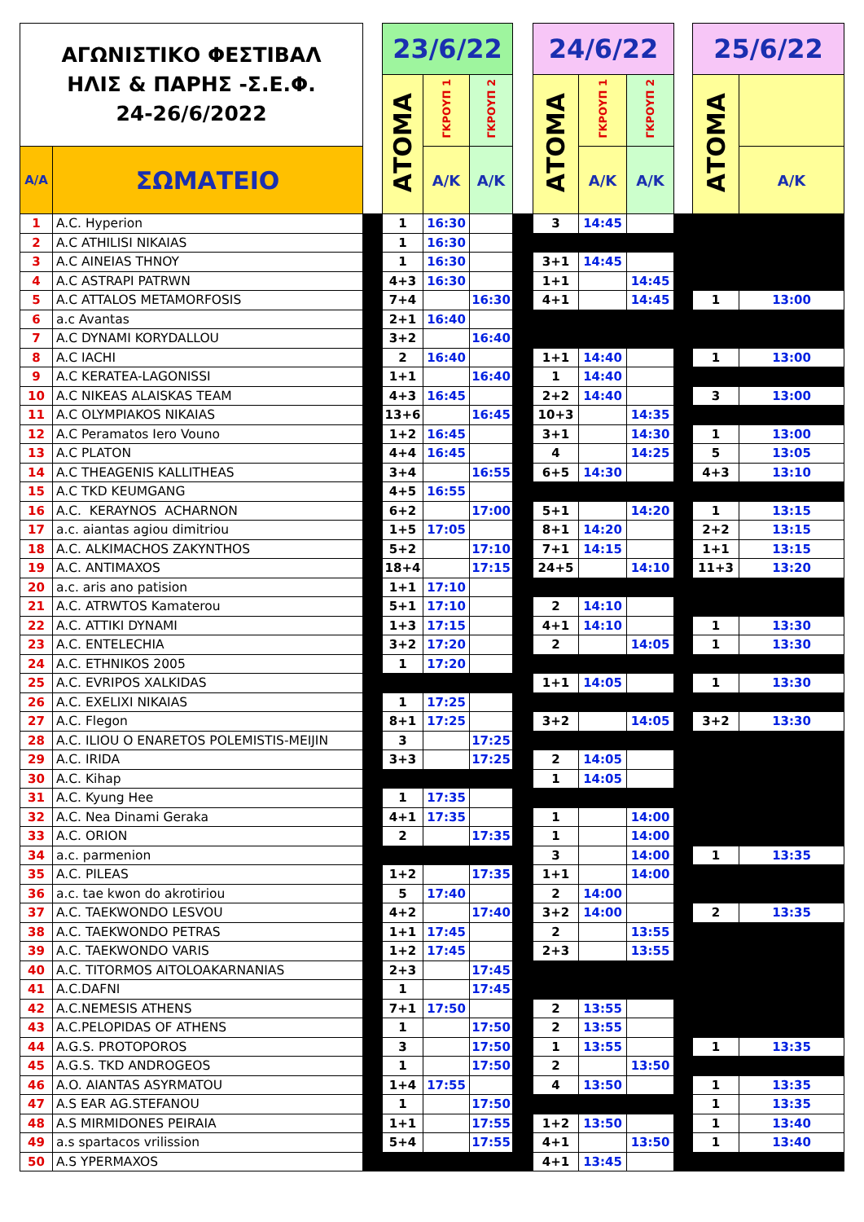| ΑΓΩΝΙΣΤΙΚΟ ΦΕΣΤΙΒΑΛ ΗΛΙΣ & ΠΑΡΗΣ -Σ.Ε.Φ. 24-26/6/2022 | | | 23/6/22 | | | | 24/6/22 | | | | 25/6/22 | |
| --- | --- | --- | --- | --- | --- | --- | --- | --- | --- | --- | --- | --- |
| | | | ΑΤΟΜΑ | ΓΚΡΟΥΠ 1 | ΓΚΡΟΥΠ 2 | | ΑΤΟΜΑ | ΓΚΡΟΥΠ 1 | ΓΚΡΟΥΠ 2 | | ΑΤΟΜΑ | |
| Α/Α | ΣΩΜΑΤΕΙΟ | | | Α/Κ | Α/Κ | | | Α/Κ | Α/Κ | | | Α/Κ |
| 1 | A.C. Hyperion | | 1 | 16:30 | | | 3 | 14:45 | | | | |
| 2 | A.C ATHILISI NIKAIAS | | 1 | 16:30 | | | | | | | | |
| 3 | A.C AINEIAS THNOY | | 1 | 16:30 | | | 3+1 | 14:45 | | | | |
| 4 | A.C ASTRAPI PATRWN | | 4+3 | 16:30 | | | 1+1 | | 14:45 | | | |
| 5 | A.C ATTALOS METAMORFOSIS | | 7+4 | | 16:30 | | 4+1 | | 14:45 | | 1 | 13:00 |
| 6 | a.c Avantas | | 2+1 | 16:40 | | | | | | | | |
| 7 | A.C DYNAMI KORYDALLOU | | 3+2 | | 16:40 | | | | | | | |
| 8 | A.C IACHI | | 2 | 16:40 | | | 1+1 | 14:40 | | | 1 | 13:00 |
| 9 | A.C KERATEA-LAGONISSI | | 1+1 | | 16:40 | | 1 | 14:40 | | | | |
| 10 | A.C NIKEAS ALAISKAS TEAM | | 4+3 | 16:45 | | | 2+2 | 14:40 | | | 3 | 13:00 |
| 11 | A.C OLYMPIAKOS NIKAIAS | | 13+6 | | 16:45 | | 10+3 | | 14:35 | | | |
| 12 | A.C Peramatos Iero Vouno | | 1+2 | 16:45 | | | 3+1 | | 14:30 | | 1 | 13:00 |
| 13 | A.C PLATON | | 4+4 | 16:45 | | | 4 | | 14:25 | | 5 | 13:05 |
| 14 | A.C THEAGENIS KALLITHEAS | | 3+4 | | 16:55 | | 6+5 | 14:30 | | | 4+3 | 13:10 |
| 15 | A.C TKD KEUMGANG | | 4+5 | 16:55 | | | | | | | | |
| 16 | A.C. KERAYNOS ACHARNON | | 6+2 | | 17:00 | | 5+1 | | 14:20 | | 1 | 13:15 |
| 17 | a.c. aiantas agiou dimitriou | | 1+5 | 17:05 | | | 8+1 | 14:20 | | | 2+2 | 13:15 |
| 18 | A.C. ALKIMACHOS ZAKYNTHOS | | 5+2 | | 17:10 | | 7+1 | 14:15 | | | 1+1 | 13:15 |
| 19 | A.C. ANTIMAXOS | | 18+4 | | 17:15 | | 24+5 | | 14:10 | | 11+3 | 13:20 |
| 20 | a.c. aris ano patision | | 1+1 | 17:10 | | | | | | | | |
| 21 | A.C. ATRWTOS Kamaterou | | 5+1 | 17:10 | | | 2 | 14:10 | | | | |
| 22 | A.C. ATTIKI DYNAMI | | 1+3 | 17:15 | | | 4+1 | 14:10 | | | 1 | 13:30 |
| 23 | A.C. ENTELECHIA | | 3+2 | 17:20 | | | 2 | | 14:05 | | 1 | 13:30 |
| 24 | A.C. ETHNIKOS 2005 | | 1 | 17:20 | | | | | | | | |
| 25 | A.C. EVRIPOS XALKIDAS | | | | | | 1+1 | 14:05 | | | 1 | 13:30 |
| 26 | A.C. EXELIXI NIKAIAS | | 1 | 17:25 | | | | | | | | |
| 27 | A.C. Flegon | | 8+1 | 17:25 | | | 3+2 | | 14:05 | | 3+2 | 13:30 |
| 28 | A.C. ILIOU O ENARETOS POLEMISTIS-MEIJIN | | 3 | | 17:25 | | | | | | | |
| 29 | A.C. IRIDA | | 3+3 | | 17:25 | | 2 | 14:05 | | | | |
| 30 | A.C. Kihap | | | | | | 1 | 14:05 | | | | |
| 31 | A.C. Kyung Hee | | 1 | 17:35 | | | | | | | | |
| 32 | A.C. Nea Dinami Geraka | | 4+1 | 17:35 | | | 1 | | 14:00 | | | |
| 33 | A.C. ORION | | 2 | | 17:35 | | 1 | | 14:00 | | | |
| 34 | a.c. parmenion | | | | | | 3 | | 14:00 | | 1 | 13:35 |
| 35 | A.C. PILEAS | | 1+2 | | 17:35 | | 1+1 | | 14:00 | | | |
| 36 | a.c. tae kwon do akrotiriou | | 5 | 17:40 | | | 2 | 14:00 | | | | |
| 37 | A.C. TAEKWONDO LESVOU | | 4+2 | | 17:40 | | 3+2 | 14:00 | | | 2 | 13:35 |
| 38 | A.C. TAEKWONDO PETRAS | | 1+1 | 17:45 | | | 2 | | 13:55 | | | |
| 39 | A.C. TAEKWONDO VARIS | | 1+2 | 17:45 | | | 2+3 | | 13:55 | | | |
| 40 | A.C. TITORMOS AITOLOAKARNANIAS | | 2+3 | | 17:45 | | | | | | | |
| 41 | A.C.DAFNI | | 1 | | 17:45 | | | | | | | |
| 42 | A.C.NEMESIS ATHENS | | 7+1 | 17:50 | | | 2 | 13:55 | | | | |
| 43 | A.C.PELOPIDAS OF ATHENS | | 1 | | 17:50 | | 2 | 13:55 | | | | |
| 44 | A.G.S. PROTOPOROS | | 3 | | 17:50 | | 1 | 13:55 | | | 1 | 13:35 |
| 45 | A.G.S. TKD ANDROGEOS | | 1 | | 17:50 | | 2 | | 13:50 | | | |
| 46 | A.O. AIANTAS ASYRMATOU | | 1+4 | 17:55 | | | 4 | 13:50 | | | 1 | 13:35 |
| 47 | A.S EAR AG.STEFANOU | | 1 | | 17:50 | | | | | | 1 | 13:35 |
| 48 | A.S MIRMIDONES PEIRAIA | | 1+1 | | 17:55 | | 1+2 | 13:50 | | | 1 | 13:40 |
| 49 | a.s spartacos vrilission | | 5+4 | | 17:55 | | 4+1 | | 13:50 | | 1 | 13:40 |
| 50 | A.S YPERMAXOS | | | | | | 4+1 | 13:45 | | | | |